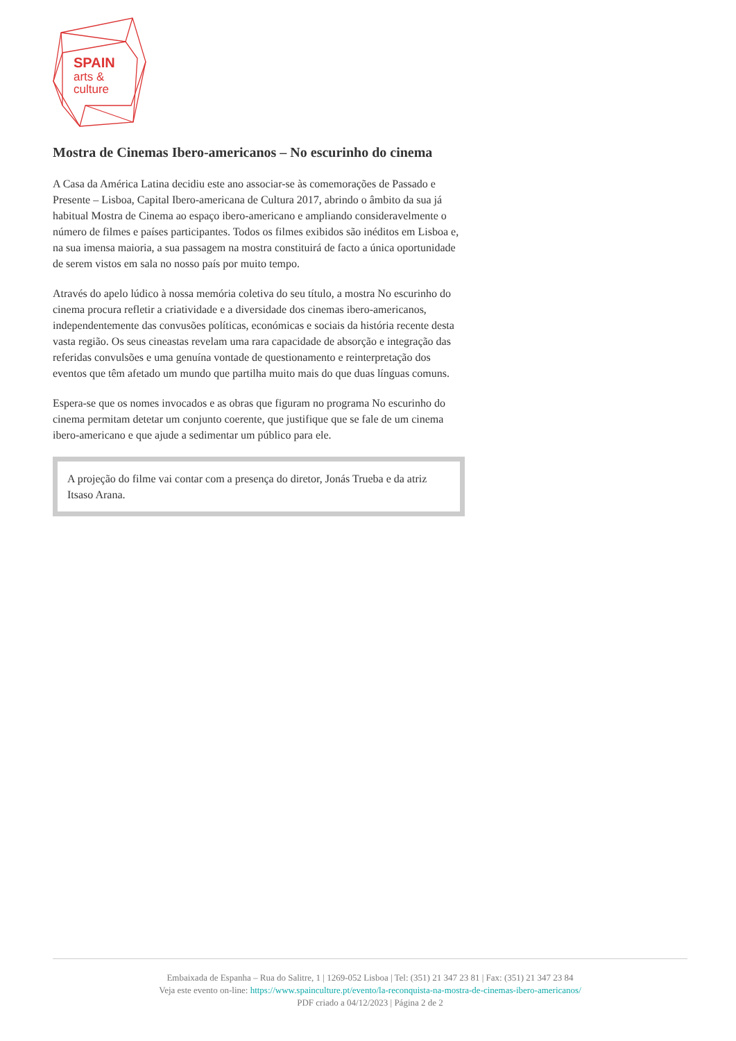SPAIN
arts &
culture
Mostra de Cinemas Ibero-americanos – No escurinho do cinema
A Casa da América Latina decidiu este ano associar-se às comemorações de Passado e Presente – Lisboa, Capital Ibero-americana de Cultura 2017, abrindo o âmbito da sua já habitual Mostra de Cinema ao espaço ibero-americano e ampliando consideravelmente o número de filmes e países participantes. Todos os filmes exibidos são inéditos em Lisboa e, na sua imensa maioria, a sua passagem na mostra constituirá de facto a única oportunidade de serem vistos em sala no nosso país por muito tempo.
Através do apelo lúdico à nossa memória coletiva do seu título, a mostra No escurinho do cinema procura refletir a criatividade e a diversidade dos cinemas ibero-americanos, independentemente das convusões políticas, económicas e sociais da história recente desta vasta região. Os seus cineastas revelam uma rara capacidade de absorção e integração das referidas convulsões e uma genuína vontade de questionamento e reinterpretação dos eventos que têm afetado um mundo que partilha muito mais do que duas línguas comuns.
Espera-se que os nomes invocados e as obras que figuram no programa No escurinho do cinema permitam detetar um conjunto coerente, que justifique que se fale de um cinema ibero-americano e que ajude a sedimentar um público para ele.
A projeção do filme vai contar com a presença do diretor, Jonás Trueba e da atriz Itsaso Arana.
Embaixada de Espanha – Rua do Salitre, 1 | 1269-052 Lisboa | Tel: (351) 21 347 23 81 | Fax: (351) 21 347 23 84
Veja este evento on-line: https://www.spainculture.pt/evento/la-reconquista-na-mostra-de-cinemas-ibero-americanos/
PDF criado a 04/12/2023 | Página 2 de 2